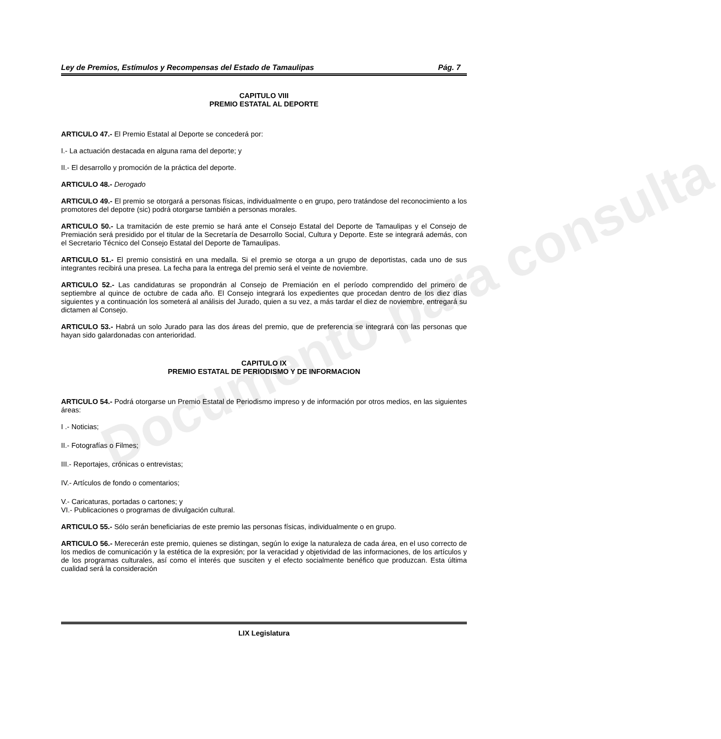Documento para consulta
Ley de Premios, Estímulos y Recompensas del Estado de Tamaulipas Pág. 7
CAPITULO VIII
PREMIO ESTATAL AL DEPORTE
ARTICULO 47.- El Premio Estatal al Deporte se concederá por:
I.- La actuación destacada en alguna rama del deporte; y
II.- El desarrollo y promoción de la práctica del deporte.
ARTICULO 48.- Derogado
ARTICULO 49.- El premio se otorgará a personas físicas, individualmente o en grupo, pero tratándose del reconocimiento a los promotores del depotre (sic) podrá otorgarse también a personas morales.
ARTICULO 50.- La tramitación de este premio se hará ante el Consejo Estatal del Deporte de Tamaulipas y el Consejo de Premiación será presidido por el titular de la Secretaría de Desarrollo Social, Cultura y Deporte. Este se integrará además, con el Secretario Técnico del Consejo Estatal del Deporte de Tamaulipas.
ARTICULO 51.- El premio consistirá en una medalla. Si el premio se otorga a un grupo de deportistas, cada uno de sus integrantes recibirá una presea. La fecha para la entrega del premio será el veinte de noviembre.
ARTICULO 52.- Las candidaturas se propondrán al Consejo de Premiación en el período comprendido del primero de septiembre al quince de octubre de cada año. El Consejo integrará los expedientes que procedan dentro de los diez días siguientes y a continuación los someterá al análisis del Jurado, quien a su vez, a más tardar el diez de noviembre, entregará su dictamen al Consejo.
ARTICULO 53.- Habrá un solo Jurado para las dos áreas del premio, que de preferencia se integrará con las personas que hayan sido galardonadas con anterioridad.
CAPITULO IX
PREMIO ESTATAL DE PERIODISMO Y DE INFORMACION
ARTICULO 54.- Podrá otorgarse un Premio Estatal de Periodismo impreso y de información por otros medios, en las siguientes áreas:
I .- Noticias;
II.- Fotografías o Filmes;
III.- Reportajes, crónicas o entrevistas;
IV.- Artículos de fondo o comentarios;
V.- Caricaturas, portadas o cartones; y
VI.- Publicaciones o programas de divulgación cultural.
ARTICULO 55.- Sólo serán beneficiarias de este premio las personas físicas, individualmente o en grupo.
ARTICULO 56.- Merecerán este premio, quienes se distingan, según lo exige la naturaleza de cada área, en el uso correcto de los medios de comunicación y la estética de la expresión; por la veracidad y objetividad de las informaciones, de los artículos y de los programas culturales, así como el interés que susciten y el efecto socialmente benéfico que produzcan. Esta última cualidad será la consideración
LIX Legislatura